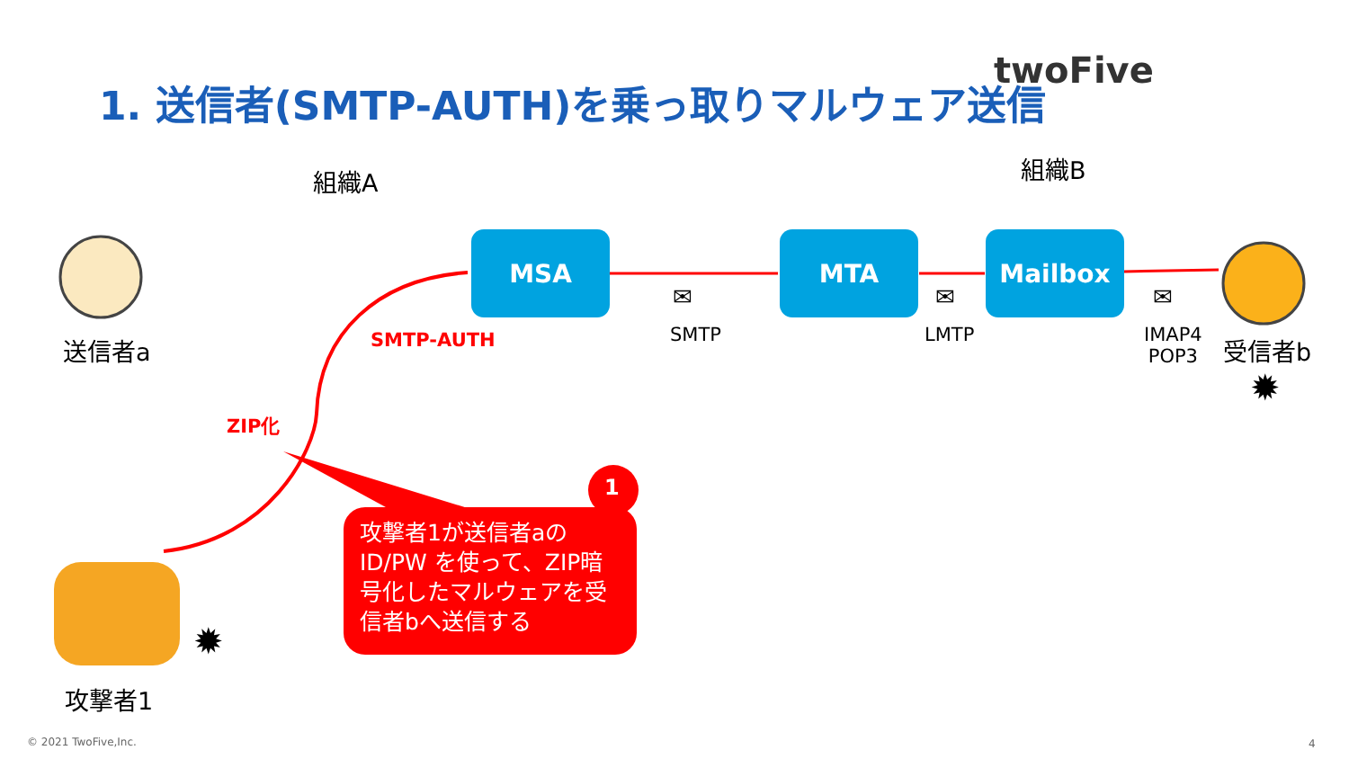1. 送信者(SMTP-AUTH)を乗っ取りマルウェア送信
twoFive
組織A 組織B
MSA MTA Mailbox
✉ ✉ ✉
SMTP LMTP
IMAP4
POP3
SMTP-AUTH
ZIP化
送信者a 受信者b
✹
✹
攻撃者1
1
攻撃者1が送信者aの ID/PW を使って、ZIP暗号化したマルウェアを受信者bへ送信する
© 2021 TwoFive,Inc. 4